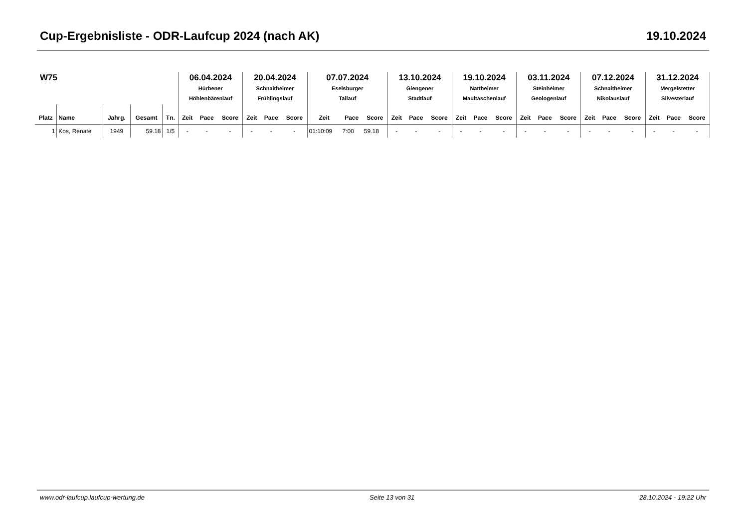Cup-Ergebnisliste - ODR-Laufcup 2024 (nach AK) 19.10.2024
| W75 | | | | | 06.04.2024 Hürbener Höhlenbärenlauf | | | 20.04.2024 Schnaitheimer Frühlingslauf | | | 07.07.2024 Eselsburger Tallauf | | | 13.10.2024 Giengener Stadtlauf | | | 19.10.2024 Nattheimer Maultaschenlauf | | | 03.11.2024 Steinheimer Geologenlauf | | | 07.12.2024 Schnaitheimer Nikolauslauf | | | 31.12.2024 Mergelstetter Silvesterlauf | | |
| Platz | Name | Jahrg. | Gesamt | Tn. | Zeit | Pace | Score | Zeit | Pace | Score | Zeit | Pace | Score | Zeit | Pace | Score | Zeit | Pace | Score | Zeit | Pace | Score | Zeit | Pace | Score | Zeit | Pace | Score |
| 1 | Kos, Renate | 1949 | 59.18 | 1/5 | - | - | - | - | - | - | 01:10:09 | 7:00 | 59.18 | - | - | - | - | - | - | - | - | - | - | - | - | - | - | - |
www.odr-laufcup.laufcup-wertung.de Seite 13 von 31 28.10.2024 - 19:22 Uhr